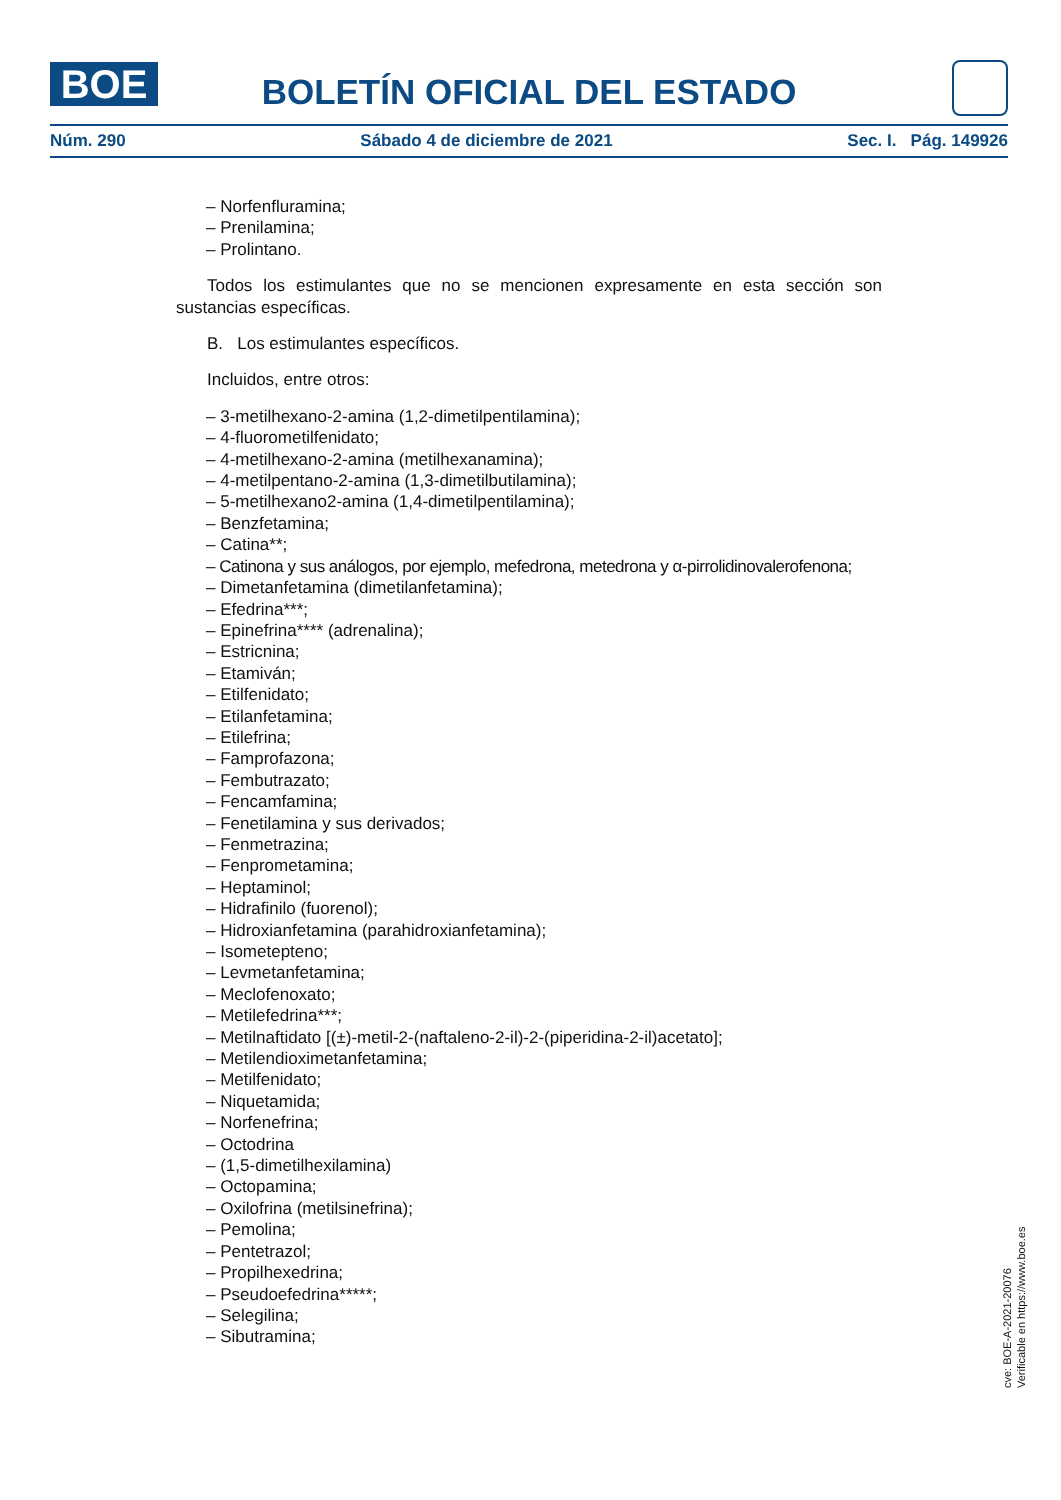BOE
BOLETÍN OFICIAL DEL ESTADO
Núm. 290 Sábado 4 de diciembre de 2021 Sec. I. Pág. 149926
– Norfenfluramina;
– Prenilamina;
– Prolintano.
Todos los estimulantes que no se mencionen expresamente en esta sección son sustancias específicas.
B. Los estimulantes específicos.
Incluidos, entre otros:
– 3-metilhexano-2-amina (1,2-dimetilpentilamina);
– 4-fluorometilfenidato;
– 4-metilhexano-2-amina (metilhexanamina);
– 4-metilpentano-2-amina (1,3-dimetilbutilamina);
– 5-metilhexano2-amina (1,4-dimetilpentilamina);
– Benzfetamina;
– Catina**;
– Catinona y sus análogos, por ejemplo, mefedrona, metedrona y α-pirrolidinovalerofenona;
– Dimetanfetamina (dimetilanfetamina);
– Efedrina***;
– Epinefrina**** (adrenalina);
– Estricnina;
– Etamiván;
– Etilfenidato;
– Etilanfetamina;
– Etilefrina;
– Famprofazona;
– Fembutrazato;
– Fencamfamina;
– Fenetilamina y sus derivados;
– Fenmetrazina;
– Fenprometamina;
– Heptaminol;
– Hidrafinilo (fuorenol);
– Hidroxianfetamina (parahidroxianfetamina);
– Isometepteno;
– Levmetanfetamina;
– Meclofenoxato;
– Metilefedrina***;
– Metilnaftidato [(±)-metil-2-(naftaleno-2-il)-2-(piperidina-2-il)acetato];
– Metilendioximetanfetamina;
– Metilfenidato;
– Niquetamida;
– Norfenefrina;
– Octodrina
– (1,5-dimetilhexilamina)
– Octopamina;
– Oxilofrina (metilsinefrina);
– Pemolina;
– Pentetrazol;
– Propilhexedrina;
– Pseudoefedrina*****;
– Selegilina;
– Sibutramina;
cve: BOE-A-2021-20076
Verificable en https://www.boe.es